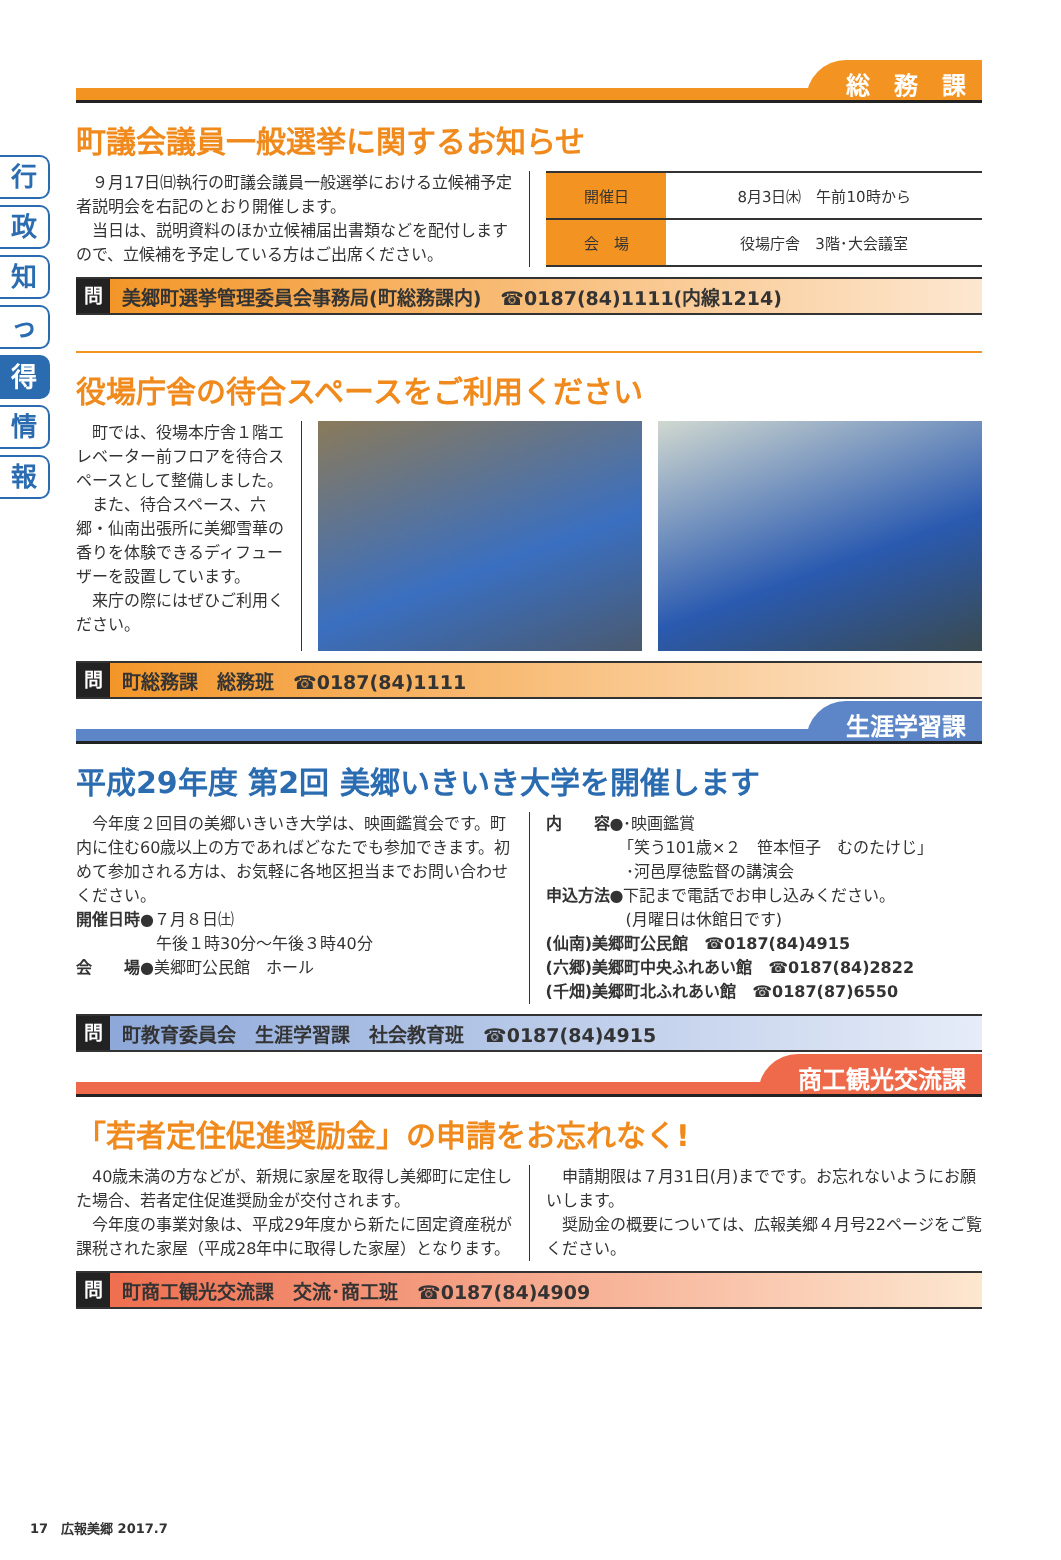行
政
知
っ
得
情
報
総　務　課
町議会議員一般選挙に関するお知らせ
　９月17日㈰執行の町議会議員一般選挙における立候補予定者説明会を右記のとおり開催します。
　当日は、説明資料のほか立候補届出書類などを配付しますので、立候補を予定している方はご出席ください。
| 開催日 | 8月3日㈭ 午前10時から |
| 会 場 | 役場庁舎 3階･大会議室 |
問 美郷町選挙管理委員会事務局(町総務課内)　☎0187(84)1111(内線1214)
役場庁舎の待合スペースをご利用ください
　町では、役場本庁舎１階エレベーター前フロアを待合スペースとして整備しました。
　また、待合スペース、六郷・仙南出張所に美郷雪華の香りを体験できるディフューザーを設置しています。
　来庁の際にはぜひご利用ください。
問 町総務課　総務班　☎0187(84)1111
生涯学習課
平成29年度 第2回 美郷いきいき大学を開催します
　今年度２回目の美郷いきいき大学は、映画鑑賞会です。町内に住む60歳以上の方であればどなたでも参加できます。初めて参加される方は、お気軽に各地区担当までお問い合わせください。
開催日時●７月８日㈯
　　　　　午後１時30分～午後３時40分
会　　場●美郷町公民館　ホール
内　　容●･映画鑑賞
　　　　　「笑う101歳×２　笹本恒子　むのたけじ」
　　　　　･河邑厚徳監督の講演会
申込方法●下記まで電話でお申し込みください。
　　　　　(月曜日は休館日です)
(仙南)美郷町公民館　☎0187(84)4915
(六郷)美郷町中央ふれあい館　☎0187(84)2822
(千畑)美郷町北ふれあい館　☎0187(87)6550
問 町教育委員会　生涯学習課　社会教育班　☎0187(84)4915
商工観光交流課
「若者定住促進奨励金」の申請をお忘れなく!
　40歳未満の方などが、新規に家屋を取得し美郷町に定住した場合、若者定住促進奨励金が交付されます。
　今年度の事業対象は、平成29年度から新たに固定資産税が課税された家屋（平成28年中に取得した家屋）となります。
　申請期限は７月31日(月)までです。お忘れないようにお願いします。
　奨励金の概要については、広報美郷４月号22ページをご覧ください。
問 町商工観光交流課　交流･商工班　☎0187(84)4909
17　広報美郷 2017.7